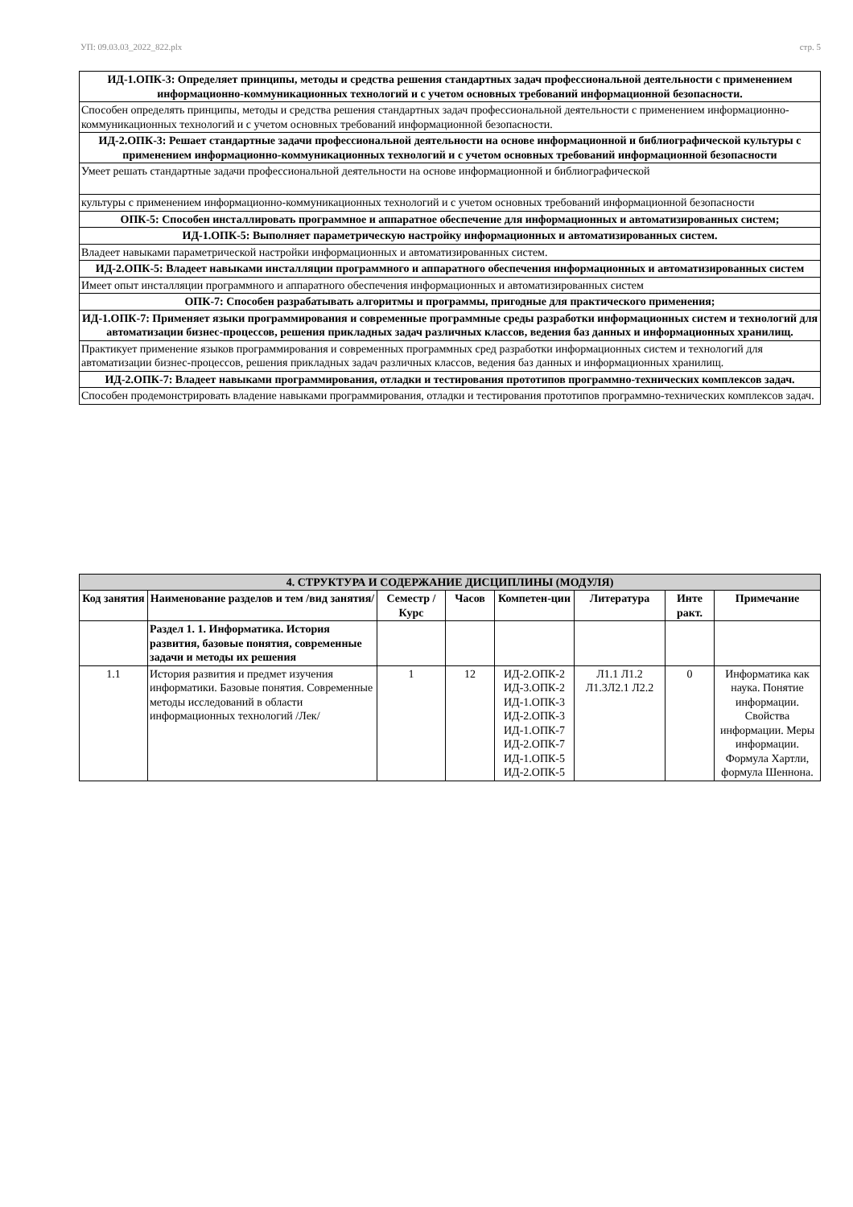УП: 09.03.03_2022_822.plx стр. 5
| ИД-1.ОПК-3: Определяет принципы, методы и средства решения стандартных задач профессиональной деятельности с применением информационно-коммуникационных технологий и с учетом основных требований информационной безопасности. |
| Способен определять принципы, методы и средства решения стандартных задач профессиональной деятельности с применением информационно-коммуникационных технологий и с учетом основных требований информационной безопасности. |
| ИД-2.ОПК-3: Решает стандартные задачи профессиональной деятельности на основе информационной и библиографической культуры с применением информационно-коммуникационных технологий и с учетом основных требований информационной безопасности |
| Умеет решать стандартные задачи профессиональной деятельности на основе информационной и библиографической |
| культуры с применением информационно-коммуникационных технологий и с учетом основных требований информационной безопасности |
| ОПК-5: Способен инсталлировать программное и аппаратное обеспечение для информационных и автоматизированных систем; |
| ИД-1.ОПК-5: Выполняет параметрическую настройку информационных и автоматизированных систем. |
| Владеет навыками параметрической настройки информационных и автоматизированных систем. |
| ИД-2.ОПК-5: Владеет навыками инсталляции программного и аппаратного обеспечения информационных и автоматизированных систем |
| Имеет опыт инсталляции программного и аппаратного обеспечения информационных и автоматизированных систем |
| ОПК-7: Способен разрабатывать алгоритмы и программы, пригодные для практического применения; |
| ИД-1.ОПК-7: Применяет языки программирования и современные программные среды разработки информационных систем и технологий для автоматизации бизнес-процессов, решения прикладных задач различных классов, ведения баз данных и информационных хранилищ. |
| Практикует применение языков программирования и современных программных сред разработки информационных систем и технологий для автоматизации бизнес-процессов, решения прикладных задач различных классов, ведения баз данных и информационных хранилищ. |
| ИД-2.ОПК-7: Владеет навыками программирования, отладки и тестирования прототипов программно-технических комплексов задач. |
| Способен продемонстрировать владение навыками программирования, отладки и тестирования прототипов программно-технических комплексов задач. |
| 4. СТРУКТУРА И СОДЕРЖАНИЕ ДИСЦИПЛИНЫ (МОДУЛЯ) | | | | | | | |
| --- | --- | --- | --- | --- | --- | --- | --- |
| Код занятия | Наименование разделов и тем /вид занятия/ | Семестр / Курс | Часов | Компетен-ции | Литература | Инте ракт. | Примечание |
| | Раздел 1. 1. Информатика. История развития, базовые понятия, современные задачи и методы их решения | | | | | | |
| 1.1 | История развития и предмет изучения информатики. Базовые понятия. Современные методы исследований в области информационных технологий /Лек/ | 1 | 12 | ИД-2.ОПК-2 ИД-3.ОПК-2 ИД-1.ОПК-3 ИД-2.ОПК-3 ИД-1.ОПК-7 ИД-2.ОПК-7 ИД-1.ОПК-5 ИД-2.ОПК-5 | Л1.1 Л1.2 Л1.3Л2.1 Л2.2 | 0 | Информатика как наука. Понятие информации. Свойства информации. Меры информации. Формула Хартли, формула Шеннона. |